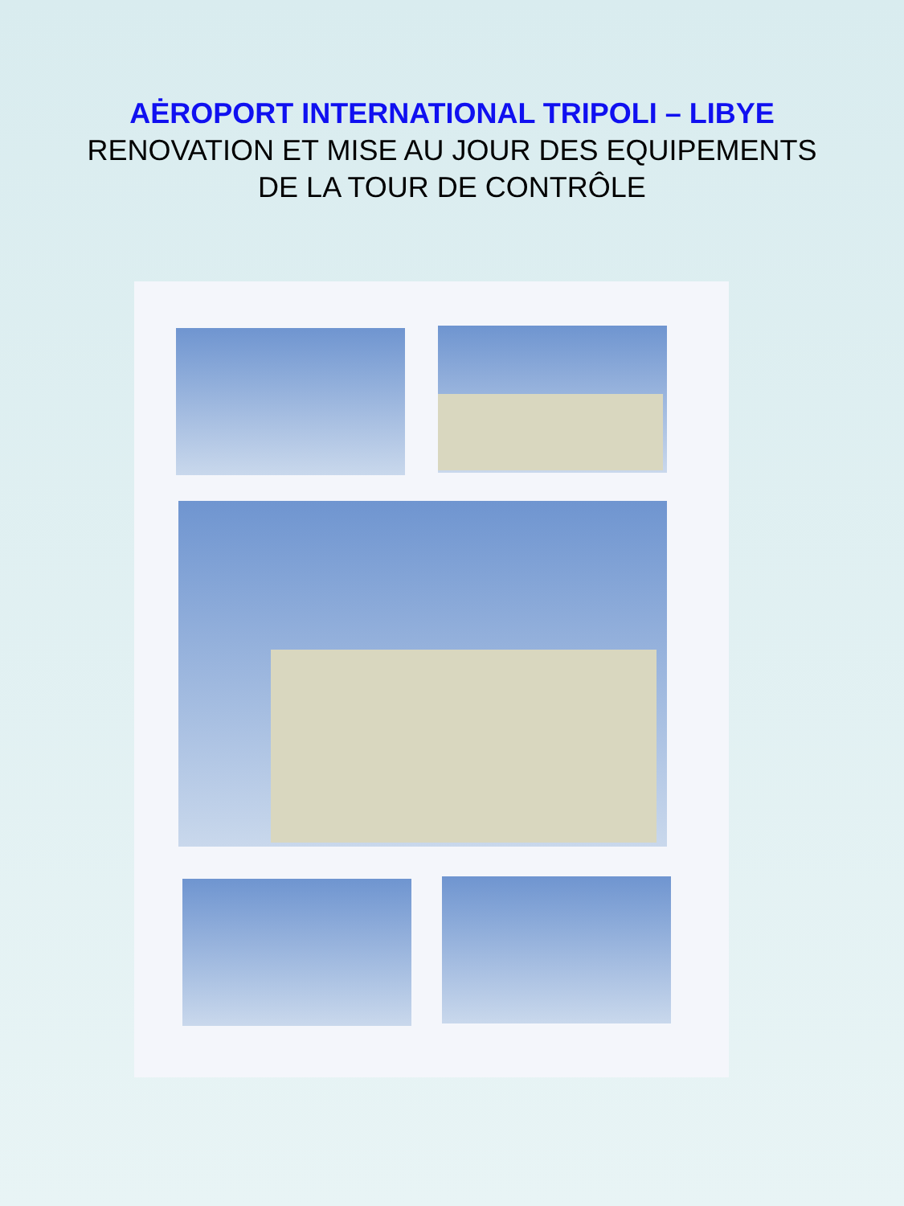AĖROPORT INTERNATIONAL TRIPOLI – LIBYE
RENOVATION ET MISE AU JOUR DES EQUIPEMENTS
DE LA TOUR DE CONTRÔLE